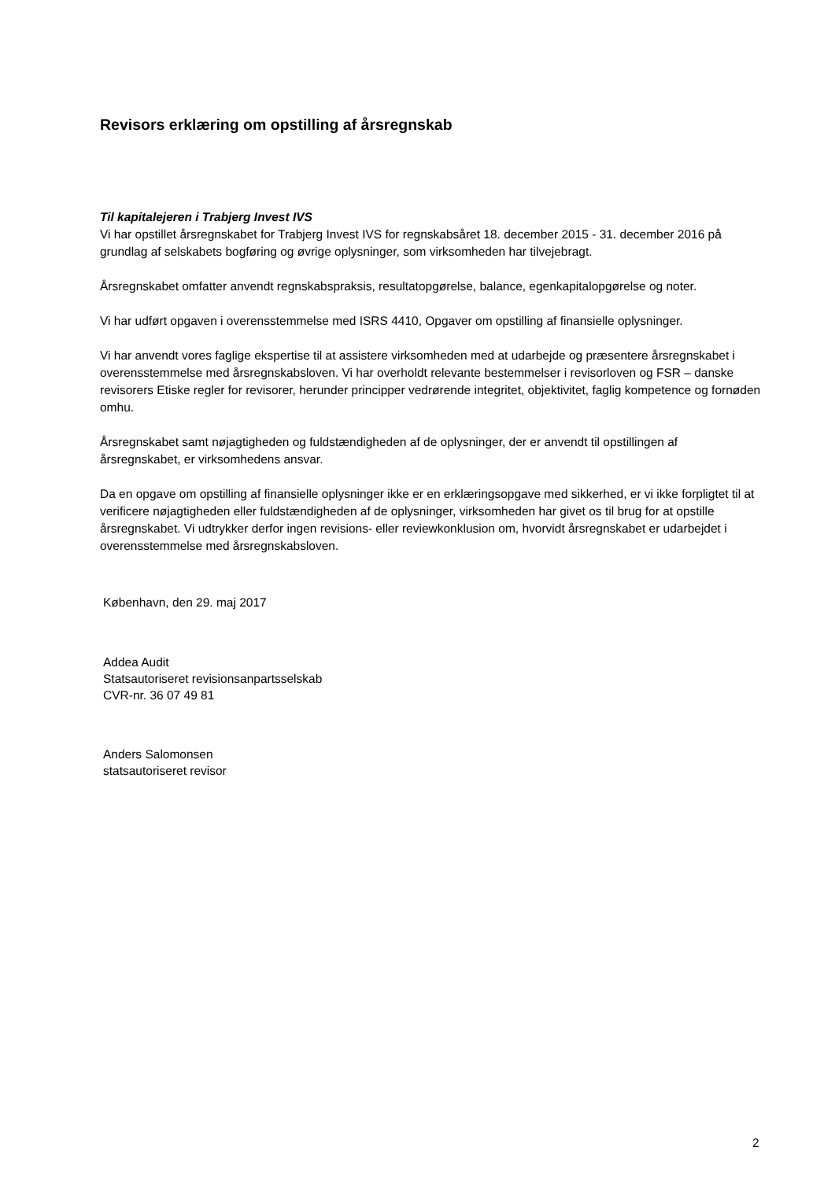Revisors erklæring om opstilling af årsregnskab
Til kapitalejeren i Trabjerg Invest IVS
Vi har opstillet årsregnskabet for Trabjerg Invest IVS for regnskabsåret 18. december 2015 - 31. december 2016 på grundlag af selskabets bogføring og øvrige oplysninger, som virksomheden har tilvejebragt.
Årsregnskabet omfatter anvendt regnskabspraksis, resultatopgørelse, balance, egenkapitalopgørelse og noter.
Vi har udført opgaven i overensstemmelse med ISRS 4410, Opgaver om opstilling af finansielle oplysninger.
Vi har anvendt vores faglige ekspertise til at assistere virksomheden med at udarbejde og præsentere årsregnskabet i overensstemmelse med årsregnskabsloven. Vi har overholdt relevante bestemmelser i revisorloven og FSR – danske revisorers Etiske regler for revisorer, herunder principper vedrørende integritet, objektivitet, faglig kompetence og fornøden omhu.
Årsregnskabet samt nøjagtigheden og fuldstændigheden af de oplysninger, der er anvendt til opstillingen af årsregnskabet, er virksomhedens ansvar.
Da en opgave om opstilling af finansielle oplysninger ikke er en erklæringsopgave med sikkerhed, er vi ikke forpligtet til at verificere nøjagtigheden eller fuldstændigheden af de oplysninger, virksomheden har givet os til brug for at opstille årsregnskabet. Vi udtrykker derfor ingen revisions- eller reviewkonklusion om, hvorvidt årsregnskabet er udarbejdet i overensstemmelse med årsregnskabsloven.
København, den 29. maj 2017
Addea Audit
Statsautoriseret revisionsanpartsselskab
CVR-nr. 36 07 49 81
Anders Salomonsen
statsautoriseret revisor
2